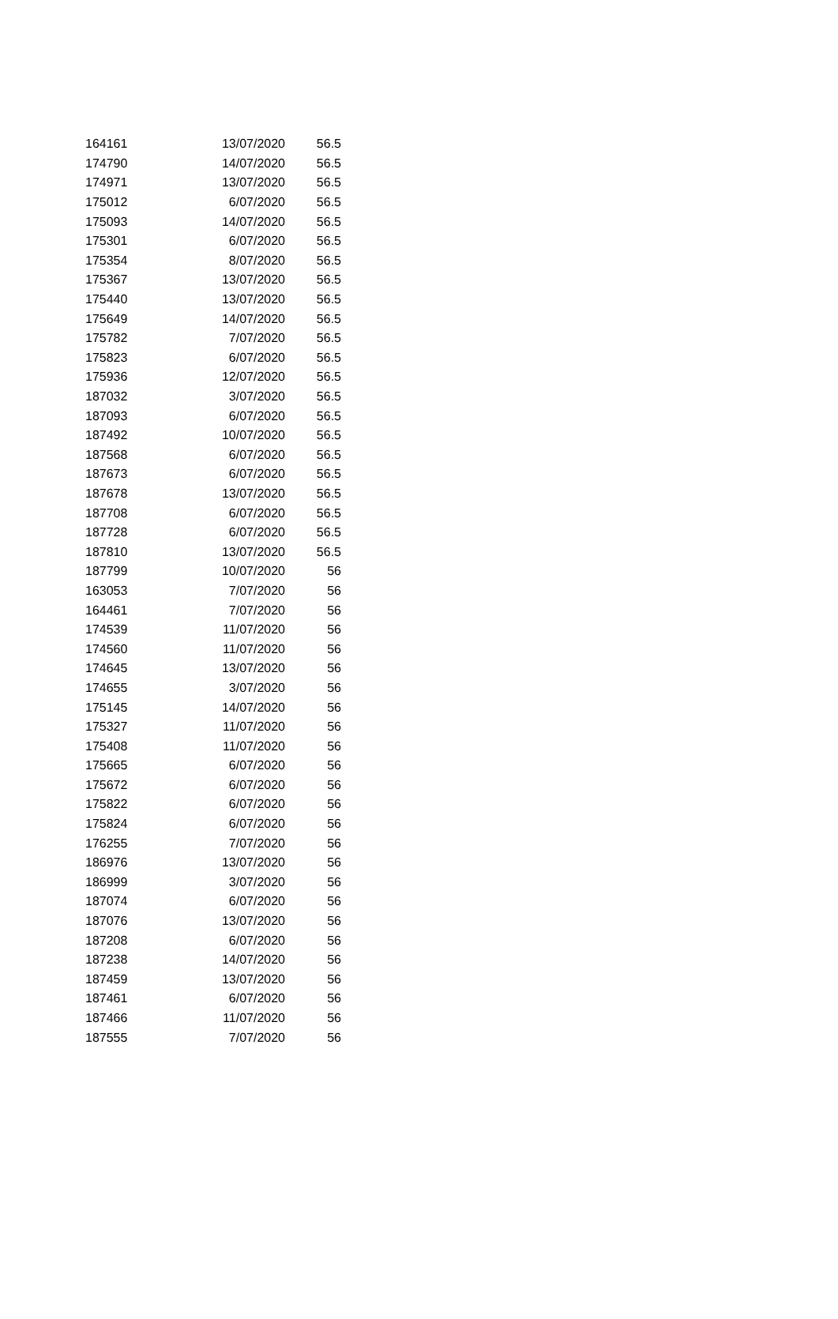| 164161 | 13/07/2020 | 56.5 |
| 174790 | 14/07/2020 | 56.5 |
| 174971 | 13/07/2020 | 56.5 |
| 175012 | 6/07/2020 | 56.5 |
| 175093 | 14/07/2020 | 56.5 |
| 175301 | 6/07/2020 | 56.5 |
| 175354 | 8/07/2020 | 56.5 |
| 175367 | 13/07/2020 | 56.5 |
| 175440 | 13/07/2020 | 56.5 |
| 175649 | 14/07/2020 | 56.5 |
| 175782 | 7/07/2020 | 56.5 |
| 175823 | 6/07/2020 | 56.5 |
| 175936 | 12/07/2020 | 56.5 |
| 187032 | 3/07/2020 | 56.5 |
| 187093 | 6/07/2020 | 56.5 |
| 187492 | 10/07/2020 | 56.5 |
| 187568 | 6/07/2020 | 56.5 |
| 187673 | 6/07/2020 | 56.5 |
| 187678 | 13/07/2020 | 56.5 |
| 187708 | 6/07/2020 | 56.5 |
| 187728 | 6/07/2020 | 56.5 |
| 187810 | 13/07/2020 | 56.5 |
| 187799 | 10/07/2020 | 56 |
| 163053 | 7/07/2020 | 56 |
| 164461 | 7/07/2020 | 56 |
| 174539 | 11/07/2020 | 56 |
| 174560 | 11/07/2020 | 56 |
| 174645 | 13/07/2020 | 56 |
| 174655 | 3/07/2020 | 56 |
| 175145 | 14/07/2020 | 56 |
| 175327 | 11/07/2020 | 56 |
| 175408 | 11/07/2020 | 56 |
| 175665 | 6/07/2020 | 56 |
| 175672 | 6/07/2020 | 56 |
| 175822 | 6/07/2020 | 56 |
| 175824 | 6/07/2020 | 56 |
| 176255 | 7/07/2020 | 56 |
| 186976 | 13/07/2020 | 56 |
| 186999 | 3/07/2020 | 56 |
| 187074 | 6/07/2020 | 56 |
| 187076 | 13/07/2020 | 56 |
| 187208 | 6/07/2020 | 56 |
| 187238 | 14/07/2020 | 56 |
| 187459 | 13/07/2020 | 56 |
| 187461 | 6/07/2020 | 56 |
| 187466 | 11/07/2020 | 56 |
| 187555 | 7/07/2020 | 56 |